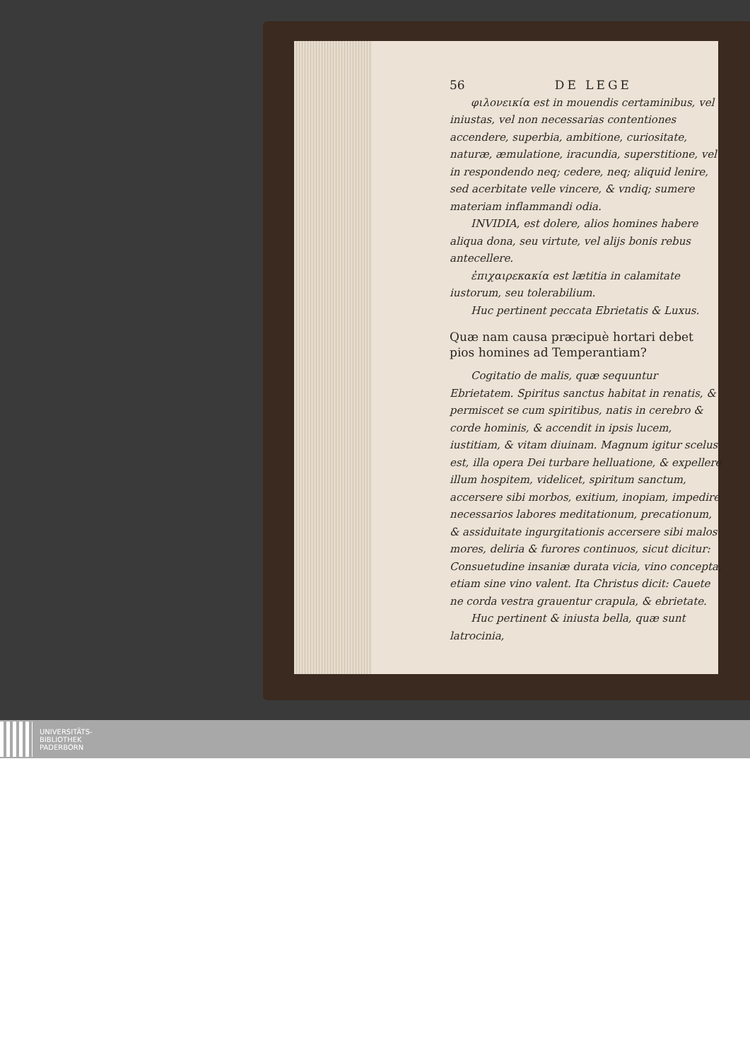56 DE LEGE
φιλονεικία est in mouendis certaminibus, vel iniustas, vel non necessarias contentiones accendere, superbia, ambitione, curiositate, naturæ, æmulatione, iracundia, superstitione, vel in respondendo neq; cedere, neq; aliquid lenire, sed acerbitate velle vincere, & vndiq; sumere materiam inflammandi odia.
INVIDIA, est dolere, alios homines habere aliqua dona, seu virtute, vel alijs bonis rebus antecellere.
ἐπιχαιρεκακία est lætitia in calamitate iustorum, seu tolerabilium.
Huc pertinent peccata Ebrietatis & Luxus.
Quæ nam causa præcipuè hortari debet pios homines ad Temperantiam?
Cogitatio de malis, quæ sequuntur Ebrietatem. Spiritus sanctus habitat in renatis, & permiscet se cum spiritibus, natis in cerebro & corde hominis, & accendit in ipsis lucem, iustitiam, & vitam diuinam. Magnum igitur scelus est, illa opera Dei turbare helluatione, & expellere illum hospitem, videlicet, spiritum sanctum, accersere sibi morbos, exitium, inopiam, impedire necessarios labores meditationum, precationum, & assiduitate ingurgitationis accersere sibi malos mores, deliria & furores continuos, sicut dicitur: Consuetudine insaniæ durata vicia, vino concepta, etiam sine vino valent. Ita Christus dicit: Cauete ne corda vestra grauentur crapula, & ebrietate.
Huc pertinent & iniusta bella, quæ sunt latrocinia,
UNIVERSITÄTS-
BIBLIOTHEK
PADERBORN